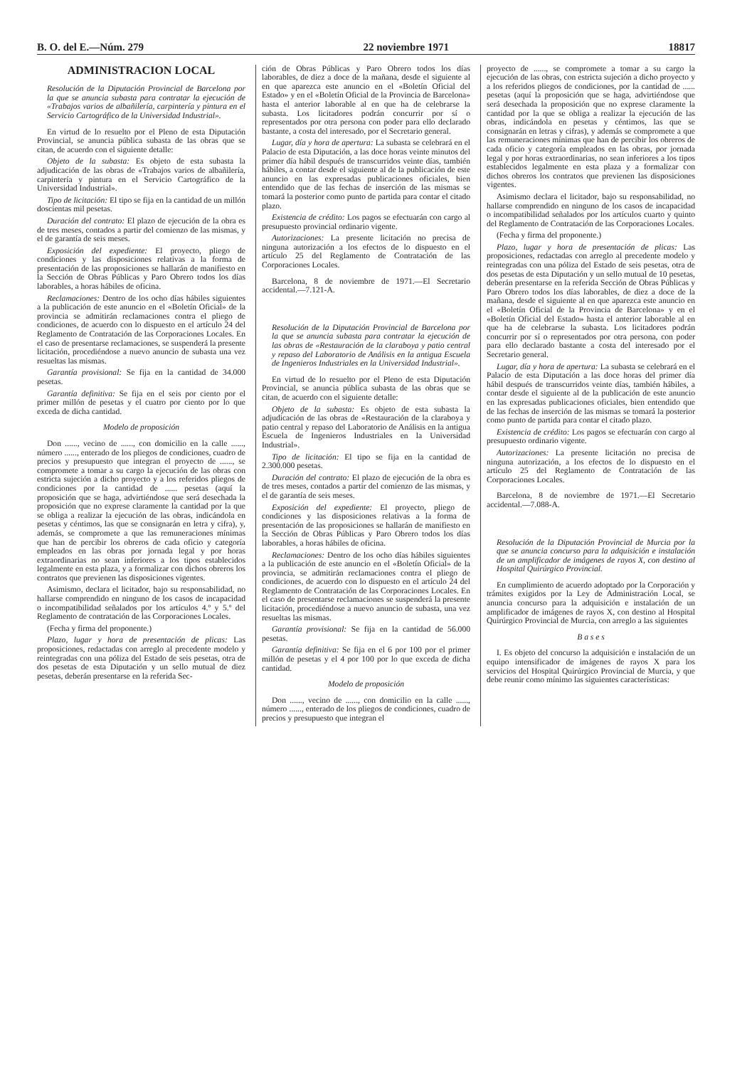B. O. del E.—Núm. 279 22 noviembre 1971 18817
ADMINISTRACION LOCAL
Resolución de la Diputación Provincial de Barcelona por la que se anuncia subasta para contratar la ejecución de «Trabajos varios de albañilería, carpintería y pintura en el Servicio Cartográfico de la Universidad Industrial».
En virtud de lo resuelto por el Pleno de esta Diputación Provincial, se anuncia pública subasta de las obras que se citan, de acuerdo con el siguiente detalle:
Objeto de la subasta: Es objeto de esta subasta la adjudicación de las obras de «Trabajos varios de albañilería, carpintería y pintura en el Servicio Cartográfico de la Universidad Industrial».
Tipo de licitación: El tipo se fija en la cantidad de un millón doscientas mil pesetas.
Duración del contrato: El plazo de ejecución de la obra es de tres meses, contados a partir del comienzo de las mismas, y el de garantía de seis meses.
Exposición del expediente: El proyecto, pliego de condiciones y las disposiciones relativas a la forma de presentación de las proposiciones se hallarán de manifiesto en la Sección de Obras Públicas y Paro Obrero todos los días laborables, a horas hábiles de oficina.
Reclamaciones: Dentro de los ocho días hábiles siguientes a la publicación de este anuncio en el «Boletín Oficial» de la provincia se admitirán reclamaciones contra el pliego de condiciones, de acuerdo con lo dispuesto en el artículo 24 del Reglamento de Contratación de las Corporaciones Locales. En el caso de presentarse reclamaciones, se suspenderá la presente licitación, procediéndose a nuevo anuncio de subasta una vez resueltas las mismas.
Garantía provisional: Se fija en la cantidad de 34.000 pesetas.
Garantía definitiva: Se fija en el seis por ciento por el primer millón de pesetas y el cuatro por ciento por lo que exceda de dicha cantidad.
Modelo de proposición
Don ......, vecino de ......, con domicilio en la calle ......, número ......, enterado de los pliegos de condiciones, cuadro de precios y presupuesto que integran el proyecto de ......, se compromete a tomar a su cargo la ejecución de las obras con estricta sujeción a dicho proyecto y a los referidos pliegos de condiciones por la cantidad de ...... pesetas (aquí la proposición que se haga, advirtiéndose que será desechada la proposición que no exprese claramente la cantidad por la que se obliga a realizar la ejecución de las obras, indicándola en pesetas y céntimos, las que se consignarán en letra y cifra), y, además, se compromete a que las remuneraciones mínimas que han de percibir los obreros de cada oficio y categoría empleados en las obras por jornada legal y por horas extraordinarias no sean inferiores a los tipos establecidos legalmente en esta plaza, y a formalizar con dichos obreros los contratos que previenen las disposiciones vigentes.
Asimismo, declara el licitador, bajo su responsabilidad, no hallarse comprendido en ninguno de los casos de incapacidad o incompatibilidad señalados por los artículos 4.º y 5.º del Reglamento de contratación de las Corporaciones Locales.
(Fecha y firma del proponente.)
Plazo, lugar y hora de presentación de plicas: Las proposiciones, redactadas con arreglo al precedente modelo y reintegradas con una póliza del Estado de seis pesetas, otra de dos pesetas de esta Diputación y un sello mutual de diez pesetas, deberán presentarse en la referida Sec-
ción de Obras Públicas y Paro Obrero todos los días laborables, de diez a doce de la mañana, desde el siguiente al en que aparezca este anuncio en el «Boletín Oficial del Estado» y en el «Boletín Oficial de la Provincia de Barcelona» hasta el anterior laborable al en que ha de celebrarse la subasta. Los licitadores podrán concurrir por sí o representados por otra persona con poder para ello declarado bastante, a costa del interesado, por el Secretario general.
Lugar, día y hora de apertura: La subasta se celebrará en el Palacio de esta Diputación, a las doce horas veinte minutos del primer día hábil después de transcurridos veinte días, también hábiles, a contar desde el siguiente al de la publicación de este anuncio en las expresadas publicaciones oficiales, bien entendido que de las fechas de inserción de las mismas se tomará la posterior como punto de partida para contar el citado plazo.
Existencia de crédito: Los pagos se efectuarán con cargo al presupuesto provincial ordinario vigente.
Autorizaciones: La presente licitación no precisa de ninguna autorización a los efectos de lo dispuesto en el artículo 25 del Reglamento de Contratación de las Corporaciones Locales.
Barcelona, 8 de noviembre de 1971.—El Secretario accidental.—7.121-A.
Resolución de la Diputación Provincial de Barcelona por la que se anuncia subasta para contratar la ejecución de las obras de «Restauración de la claraboya y patio central y repaso del Laboratorio de Análisis en la antigua Escuela de Ingenieros Industriales en la Universidad Industrial».
En virtud de lo resuelto por el Pleno de esta Diputación Provincial, se anuncia pública subasta de las obras que se citan, de acuerdo con el siguiente detalle:
Objeto de la subasta: Es objeto de esta subasta la adjudicación de las obras de «Restauración de la claraboya y patio central y repaso del Laboratorio de Análisis en la antigua Escuela de Ingenieros Industriales en la Universidad Industrial».
Tipo de licitación: El tipo se fija en la cantidad de 2.300.000 pesetas.
Duración del contrato: El plazo de ejecución de la obra es de tres meses, contados a partir del comienzo de las mismas, y el de garantía de seis meses.
Exposición del expediente: El proyecto, pliego de condiciones y las disposiciones relativas a la forma de presentación de las proposiciones se hallarán de manifiesto en la Sección de Obras Públicas y Paro Obrero todos los días laborables, a horas hábiles de oficina.
Reclamaciones: Dentro de los ocho días hábiles siguientes a la publicación de este anuncio en el «Boletín Oficial» de la provincia, se admitirán reclamaciones contra el pliego de condiciones, de acuerdo con lo dispuesto en el artículo 24 del Reglamento de Contratación de las Corporaciones Locales. En el caso de presentarse reclamaciones se suspenderá la presente licitación, procediéndose a nuevo anuncio de subasta, una vez resueltas las mismas.
Garantía provisional: Se fija en la cantidad de 56.000 pesetas.
Garantía definitiva: Se fija en el 6 por 100 por el primer millón de pesetas y el 4 por 100 por lo que exceda de dicha cantidad.
Modelo de proposición
Don ......, vecino de ......, con domicilio en la calle ......, número ......, enterado de los pliegos de condiciones, cuadro de precios y presupuesto que integran el
proyecto de ......, se compromete a tomar a su cargo la ejecución de las obras, con estricta sujeción a dicho proyecto y a los referidos pliegos de condiciones, por la cantidad de ...... pesetas (aquí la proposición que se haga, advirtiéndose que será desechada la proposición que no exprese claramente la cantidad por la que se obliga a realizar la ejecución de las obras, indicándola en pesetas y céntimos, las que se consignarán en letras y cifras), y además se compromete a que las remuneraciones mínimas que han de percibir los obreros de cada oficio y categoría empleados en las obras, por jornada legal y por horas extraordinarias, no sean inferiores a los tipos establecidos legalmente en esta plaza y a formalizar con dichos obreros los contratos que previenen las disposiciones vigentes.
Asimismo declara el licitador, bajo su responsabilidad, no hallarse comprendido en ninguno de los casos de incapacidad o incompatibilidad señalados por los artículos cuarto y quinto del Reglamento de Contratación de las Corporaciones Locales.
(Fecha y firma del proponente.)
Plazo, lugar y hora de presentación de plicas: Las proposiciones, redactadas con arreglo al precedente modelo y reintegradas con una póliza del Estado de seis pesetas, otra de dos pesetas de esta Diputación y un sello mutual de 10 pesetas, deberán presentarse en la referida Sección de Obras Públicas y Paro Obrero todos los días laborables, de diez a doce de la mañana, desde el siguiente al en que aparezca este anuncio en el «Boletín Oficial de la Provincia de Barcelona» y en el «Boletín Oficial del Estado» hasta el anterior laborable al en que ha de celebrarse la subasta. Los licitadores podrán concurrir por sí o representados por otra persona, con poder para ello declarado bastante a costa del interesado por el Secretario general.
Lugar, día y hora de apertura: La subasta se celebrará en el Palacio de esta Diputación a las doce horas del primer día hábil después de transcurridos veinte días, también hábiles, a contar desde el siguiente al de la publicación de este anuncio en las expresadas publicaciones oficiales, bien entendido que de las fechas de inserción de las mismas se tomará la posterior como punto de partida para contar el citado plazo.
Existencia de crédito: Los pagos se efectuarán con cargo al presupuesto ordinario vigente.
Autorizaciones: La presente licitación no precisa de ninguna autorización, a los efectos de lo dispuesto en el artículo 25 del Reglamento de Contratación de las Corporaciones Locales.
Barcelona, 8 de noviembre de 1971.—El Secretario accidental.—7.088-A.
Resolución de la Diputación Provincial de Murcia por la que se anuncia concurso para la adquisición e instalación de un amplificador de imágenes de rayos X, con destino al Hospital Quirúrgico Provincial.
En cumplimiento de acuerdo adoptado por la Corporación y trámites exigidos por la Ley de Administración Local, se anuncia concurso para la adquisición e instalación de un amplificador de imágenes de rayos X, con destino al Hospital Quirúrgico Provincial de Murcia, con arreglo a las siguientes
B a s e s
I. Es objeto del concurso la adquisición e instalación de un equipo intensificador de imágenes de rayos X para los servicios del Hospital Quirúrgico Provincial de Murcia, y que debe reunir como mínimo las siguientes características: